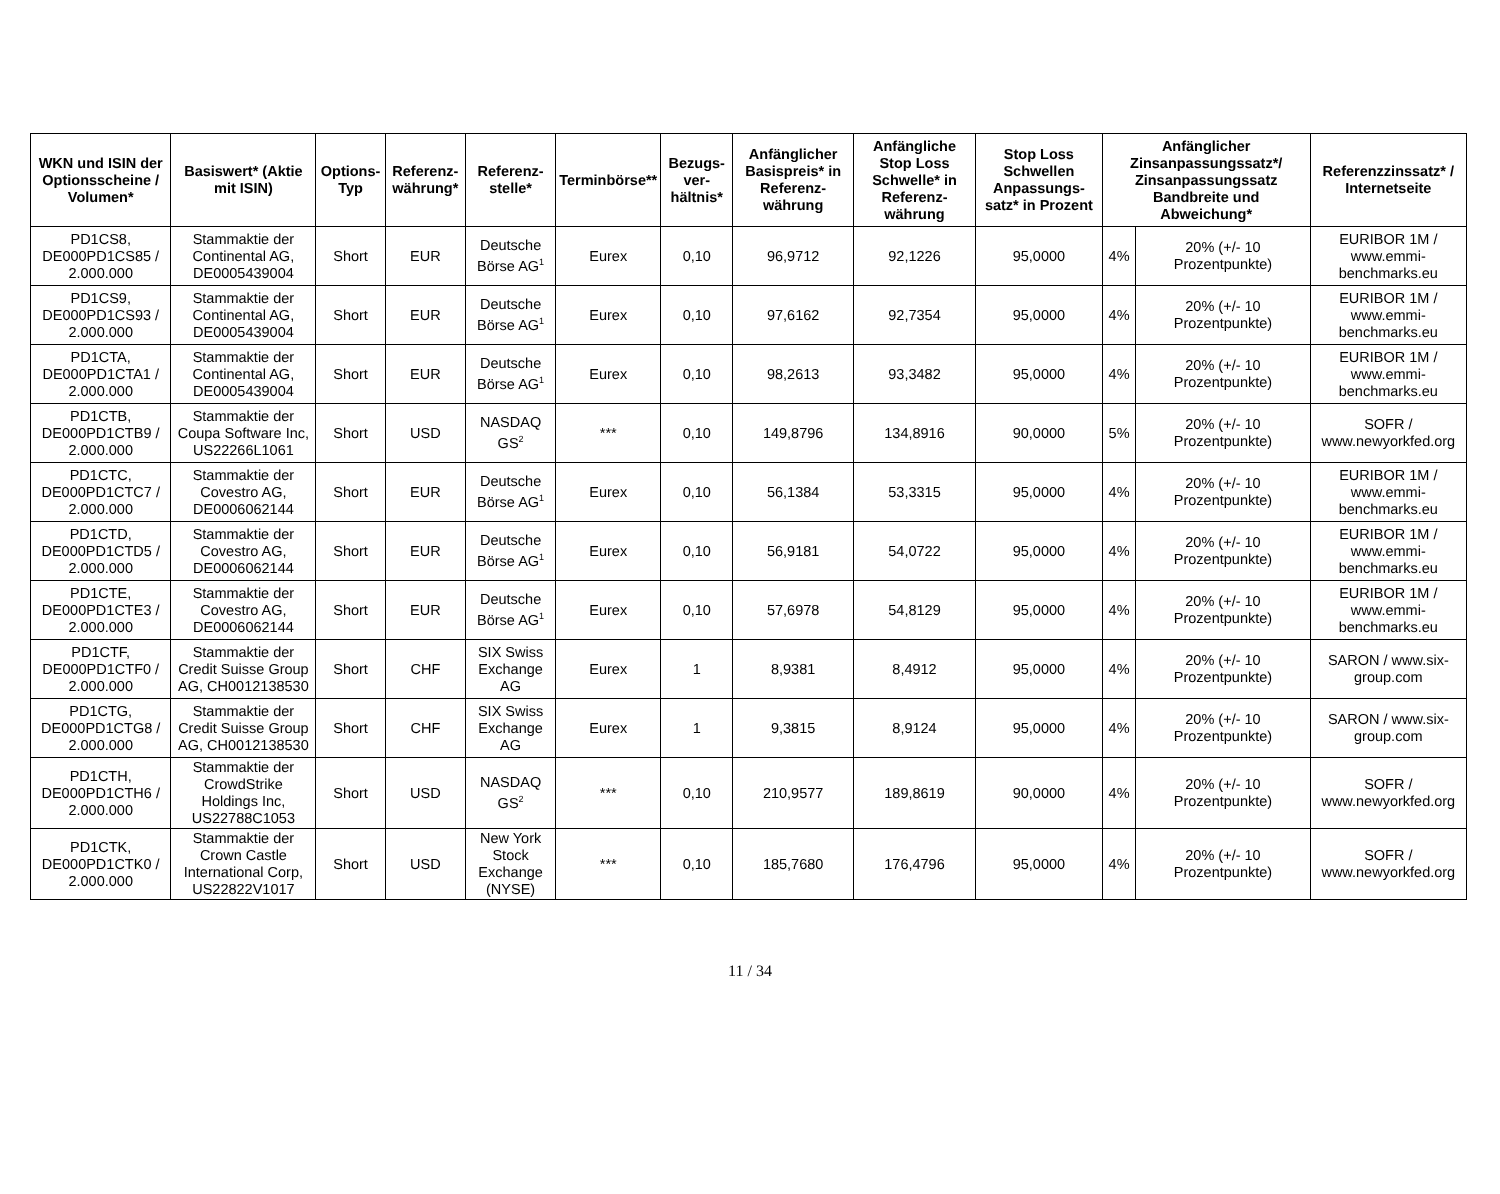| WKN und ISIN der Optionsscheine / Volumen* | Basiswert* (Aktie mit ISIN) | Options-Typ | Referenz-währung* | Referenz-stelle* | Terminbörse** | Bezugs-ver-hältnis* | Anfänglicher Basispreis* in Referenz-währung | Anfängliche Stop Loss Schwelle* in Referenz-währung | Stop Loss Schwellen Anpassungs-satz* in Prozent | Anfänglicher Zinsanpassungssatz*/ Zinsanpassungssatz Bandbreite und Abweichung* | | Referenzzinssatz* / Internetseite |
| --- | --- | --- | --- | --- | --- | --- | --- | --- | --- | --- | --- | --- |
| PD1CS8, DE000PD1CS85 / 2.000.000 | Stammaktie der Continental AG, DE0005439004 | Short | EUR | Deutsche Börse AG<sup>1</sup> | Eurex | 0,10 | 96,9712 | 92,1226 | 95,0000 | 4% | 20% (+/- 10 Prozentpunkte) | EURIBOR 1M / www.emmi-benchmarks.eu |
| PD1CS9, DE000PD1CS93 / 2.000.000 | Stammaktie der Continental AG, DE0005439004 | Short | EUR | Deutsche Börse AG<sup>1</sup> | Eurex | 0,10 | 97,6162 | 92,7354 | 95,0000 | 4% | 20% (+/- 10 Prozentpunkte) | EURIBOR 1M / www.emmi-benchmarks.eu |
| PD1CTA, DE000PD1CTA1 / 2.000.000 | Stammaktie der Continental AG, DE0005439004 | Short | EUR | Deutsche Börse AG<sup>1</sup> | Eurex | 0,10 | 98,2613 | 93,3482 | 95,0000 | 4% | 20% (+/- 10 Prozentpunkte) | EURIBOR 1M / www.emmi-benchmarks.eu |
| PD1CTB, DE000PD1CTB9 / 2.000.000 | Stammaktie der Coupa Software Inc, US22266L1061 | Short | USD | NASDAQ GS<sup>2</sup> | *** | 0,10 | 149,8796 | 134,8916 | 90,0000 | 5% | 20% (+/- 10 Prozentpunkte) | SOFR / www.newyorkfed.org |
| PD1CTC, DE000PD1CTC7 / 2.000.000 | Stammaktie der Covestro AG, DE0006062144 | Short | EUR | Deutsche Börse AG<sup>1</sup> | Eurex | 0,10 | 56,1384 | 53,3315 | 95,0000 | 4% | 20% (+/- 10 Prozentpunkte) | EURIBOR 1M / www.emmi-benchmarks.eu |
| PD1CTD, DE000PD1CTD5 / 2.000.000 | Stammaktie der Covestro AG, DE0006062144 | Short | EUR | Deutsche Börse AG<sup>1</sup> | Eurex | 0,10 | 56,9181 | 54,0722 | 95,0000 | 4% | 20% (+/- 10 Prozentpunkte) | EURIBOR 1M / www.emmi-benchmarks.eu |
| PD1CTE, DE000PD1CTE3 / 2.000.000 | Stammaktie der Covestro AG, DE0006062144 | Short | EUR | Deutsche Börse AG<sup>1</sup> | Eurex | 0,10 | 57,6978 | 54,8129 | 95,0000 | 4% | 20% (+/- 10 Prozentpunkte) | EURIBOR 1M / www.emmi-benchmarks.eu |
| PD1CTF, DE000PD1CTF0 / 2.000.000 | Stammaktie der Credit Suisse Group AG, CH0012138530 | Short | CHF | SIX Swiss Exchange AG | Eurex | 1 | 8,9381 | 8,4912 | 95,0000 | 4% | 20% (+/- 10 Prozentpunkte) | SARON / www.six-group.com |
| PD1CTG, DE000PD1CTG8 / 2.000.000 | Stammaktie der Credit Suisse Group AG, CH0012138530 | Short | CHF | SIX Swiss Exchange AG | Eurex | 1 | 9,3815 | 8,9124 | 95,0000 | 4% | 20% (+/- 10 Prozentpunkte) | SARON / www.six-group.com |
| PD1CTH, DE000PD1CTH6 / 2.000.000 | Stammaktie der CrowdStrike Holdings Inc, US22788C1053 | Short | USD | NASDAQ GS<sup>2</sup> | *** | 0,10 | 210,9577 | 189,8619 | 90,0000 | 4% | 20% (+/- 10 Prozentpunkte) | SOFR / www.newyorkfed.org |
| PD1CTK, DE000PD1CTK0 / 2.000.000 | Stammaktie der Crown Castle International Corp, US22822V1017 | Short | USD | New York Stock Exchange (NYSE) | *** | 0,10 | 185,7680 | 176,4796 | 95,0000 | 4% | 20% (+/- 10 Prozentpunkte) | SOFR / www.newyorkfed.org |
11 / 34